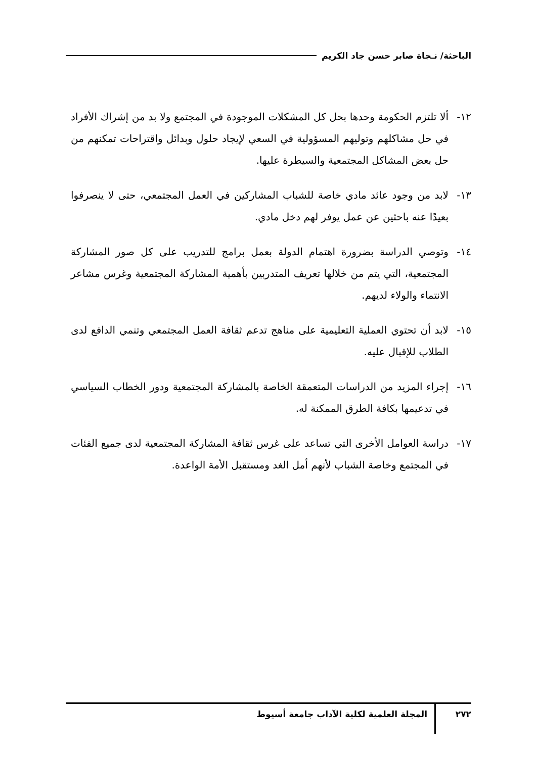الباحثة/ نـجاة صابر حسن جاد الكريم
١٢- ألا تلتزم الحكومة وحدها بحل كل المشكلات الموجودة في المجتمع ولا بد من إشراك الأفراد في حل مشاكلهم وتوليهم المسؤولية في السعي لإيجاد حلول وبدائل واقتراحات تمكنهم من حل بعض المشاكل المجتمعية والسيطرة عليها.
١٣- لابد من وجود عائد مادي خاصة للشباب المشاركين في العمل المجتمعي، حتى لا ينصرفوا بعيدًا عنه باحثين عن عمل يوفر لهم دخل مادي.
١٤- وتوصي الدراسة بضرورة اهتمام الدولة بعمل برامج للتدريب على كل صور المشاركة المجتمعية، التي يتم من خلالها تعريف المتدربين بأهمية المشاركة المجتمعية وغرس مشاعر الانتماء والولاء لديهم.
١٥- لابد أن تحتوي العملية التعليمية على مناهج تدعم ثقافة العمل المجتمعي وتنمي الدافع لدى الطلاب للإقبال عليه.
١٦- إجراء المزيد من الدراسات المتعمقة الخاصة بالمشاركة المجتمعية ودور الخطاب السياسي في تدعيمها بكافة الطرق الممكنة له.
١٧- دراسة العوامل الأخرى التي تساعد على غرس ثقافة المشاركة المجتمعية لدى جميع الفئات في المجتمع وخاصة الشباب لأنهم أمل الغد ومستقبل الأمة الواعدة.
٢٧٢
المجلة العلمية لكلية الآداب جامعة أسيوط